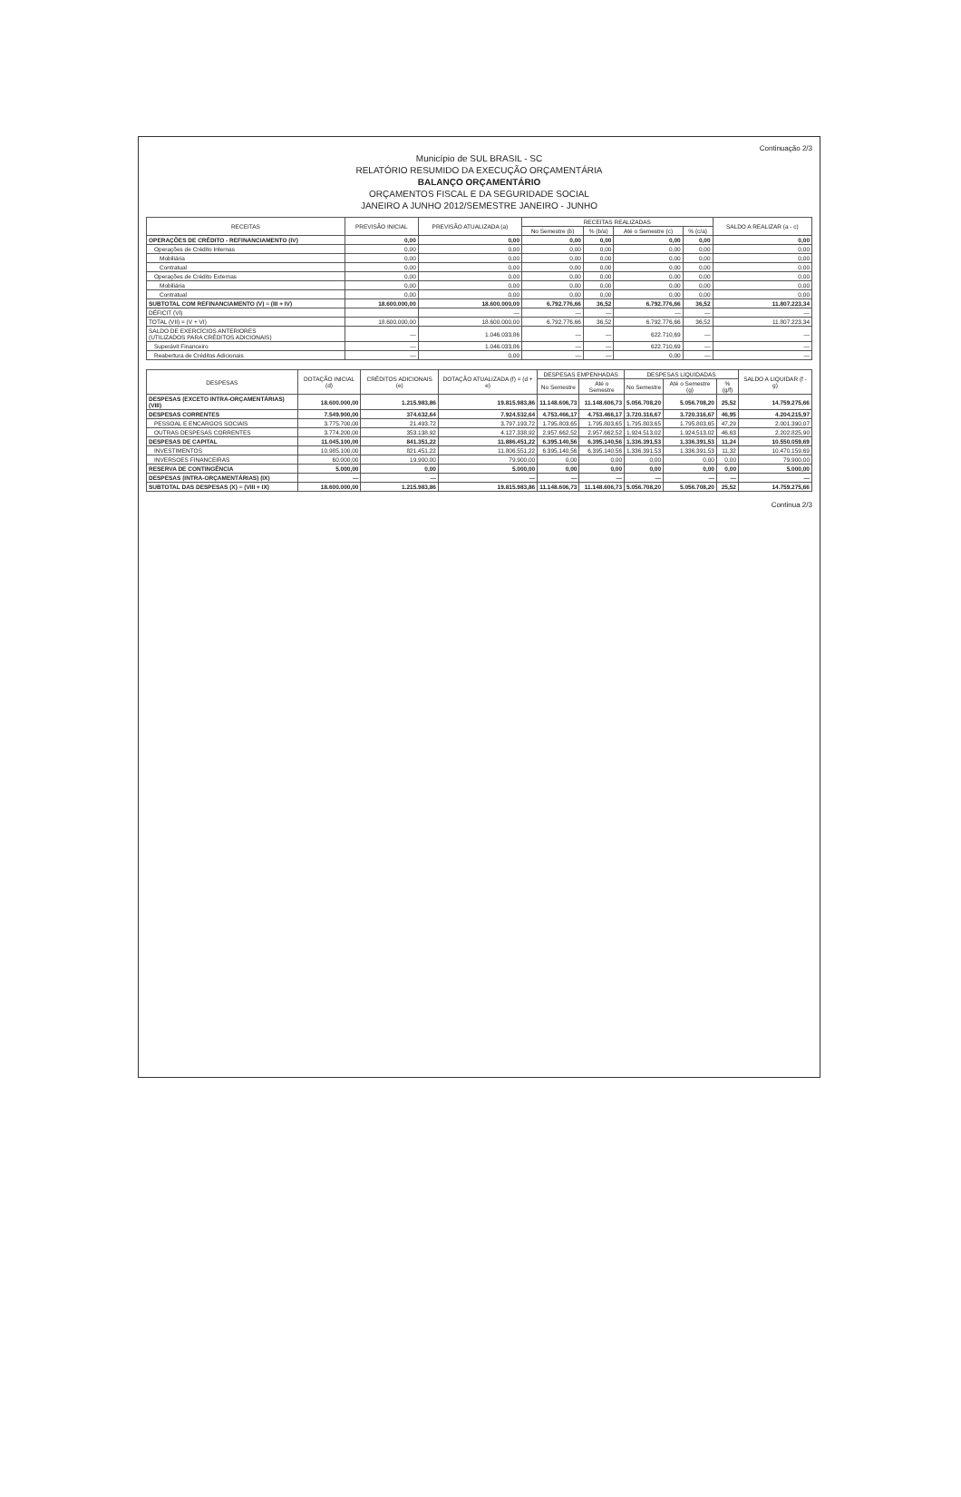Continuação 2/3
Município de SUL BRASIL - SC
RELATÓRIO RESUMIDO DA EXECUÇÃO ORÇAMENTÁRIA
BALANÇO ORÇAMENTÁRIO
ORÇAMENTOS FISCAL E DA SEGURIDADE SOCIAL
JANEIRO A JUNHO 2012/SEMESTRE JANEIRO - JUNHO
| RECEITAS | PREVISÃO INICIAL | PREVISÃO ATUALIZADA (a) | RECEITAS REALIZADAS | | | | SALDO A REALIZAR (a - c) |
| --- | --- | --- | --- | --- | --- | --- | --- |
| | | | No Semestre (b) | % (b/a) | Até o Semestre (c) | % (c/a) | |
| OPERAÇÕES DE CRÉDITO - REFINANCIAMENTO (IV) | 0,00 | 0,00 | 0,00 | 0,00 | 0,00 | 0,00 | 0,00 |
| Operações de Crédito Internas | 0,00 | 0,00 | 0,00 | 0,00 | 0,00 | 0,00 | 0,00 |
| Mobiliária | 0,00 | 0,00 | 0,00 | 0,00 | 0,00 | 0,00 | 0,00 |
| Contratual | 0,00 | 0,00 | 0,00 | 0,00 | 0,00 | 0,00 | 0,00 |
| Operações de Crédito Externas | 0,00 | 0,00 | 0,00 | 0,00 | 0,00 | 0,00 | 0,00 |
| Mobiliária | 0,00 | 0,00 | 0,00 | 0,00 | 0,00 | 0,00 | 0,00 |
| Contratual | 0,00 | 0,00 | 0,00 | 0,00 | 0,00 | 0,00 | 0,00 |
| SUBTOTAL COM REFINANCIAMENTO (V) = (III + IV) | 18.600.000,00 | 18.600.000,00 | 6.792.776,66 | 36,52 | 6.792.776,66 | 36,52 | 11.807.223,34 |
| DÉFICIT (VI) | | — | — | — | — | — | — |
| TOTAL (VII) = (V + VI) | 18.600.000,00 | 18.600.000,00 | 6.792.776,66 | 36,52 | 6.792.776,66 | 36,52 | 11.807.223,34 |
| SALDO DE EXERCÍCIOS ANTERIORES (UTILIZADOS PARA CRÉDITOS ADICIONAIS) | — | 1.046.033,86 | — | — | 622.710,69 | — | — |
| Superávit Financeiro | — | 1.046.033,86 | — | — | 622.710,69 | — | — |
| Reabertura de Créditos Adicionais | — | 0,00 | — | — | 0,00 | — | — |
| DESPESAS | DOTAÇÃO INICIAL (d) | CRÉDITOS ADICIONAIS (e) | DOTAÇÃO ATUALIZADA (f) = (d + e) | DESPESAS EMPENHADAS | | DESPESAS LIQUIDADAS | | | SALDO A LIQUIDAR (f - g) |
| --- | --- | --- | --- | --- | --- | --- | --- | --- | --- |
| | | | | No Semestre | Até o Semestre | No Semestre | Até o Semestre (g) | % (g/f) | |
| DESPESAS (EXCETO INTRA-ORÇAMENTÁRIAS) (VIII) | 18.600.000,00 | 1.215.983,86 | 19.815.983,86 | 11.148.606,73 | 11.148.606,73 | 5.056.708,20 | 5.056.708,20 | 25,52 | 14.759.275,66 |
| DESPESAS CORRENTES | 7.549.900,00 | 374.632,64 | 7.924.532,64 | 4.753.466,17 | 4.753.466,17 | 3.720.316,67 | 3.720.316,67 | 46,95 | 4.204.215,97 |
| PESSOAL E ENCARGOS SOCIAIS | 3.775.700,00 | 21.493,72 | 3.797.193,72 | 1.795.803,65 | 1.795.803,65 | 1.795.803,65 | 1.795.803,65 | 47,29 | 2.001.390,07 |
| OUTRAS DESPESAS CORRENTES | 3.774.200,00 | 353.138,92 | 4.127.338,92 | 2.957.662,52 | 2.957.662,52 | 1.924.513,02 | 1.924.513,02 | 46,63 | 2.202.825,90 |
| DESPESAS DE CAPITAL | 11.045.100,00 | 841.351,22 | 11.886.451,22 | 6.395.140,56 | 6.395.140,56 | 1.336.391,53 | 1.336.391,53 | 11,24 | 10.550.059,69 |
| INVESTIMENTOS | 10.985.100,00 | 821.451,22 | 11.806.551,22 | 6.395.140,56 | 6.395.140,56 | 1.336.391,53 | 1.336.391,53 | 11,32 | 10.470.159,69 |
| INVERSOES FINANCEIRAS | 60.000,00 | 19.900,00 | 79.900,00 | 0,00 | 0,00 | 0,00 | 0,00 | 0,00 | 79.900,00 |
| RESERVA DE CONTINGÊNCIA | 5.000,00 | 0,00 | 5.000,00 | 0,00 | 0,00 | 0,00 | 0,00 | 0,00 | 5.000,00 |
| DESPESAS (INTRA-ORÇAMENTÁRIAS) (IX) | — | — | — | — | — | — | — | — | — |
| SUBTOTAL DAS DESPESAS (X) = (VIII + IX) | 18.600.000,00 | 1.215.983,86 | 19.815.983,86 | 11.148.606,73 | 11.148.606,73 | 5.056.708,20 | 5.056.708,20 | 25,52 | 14.759.275,66 |
Continua 2/3